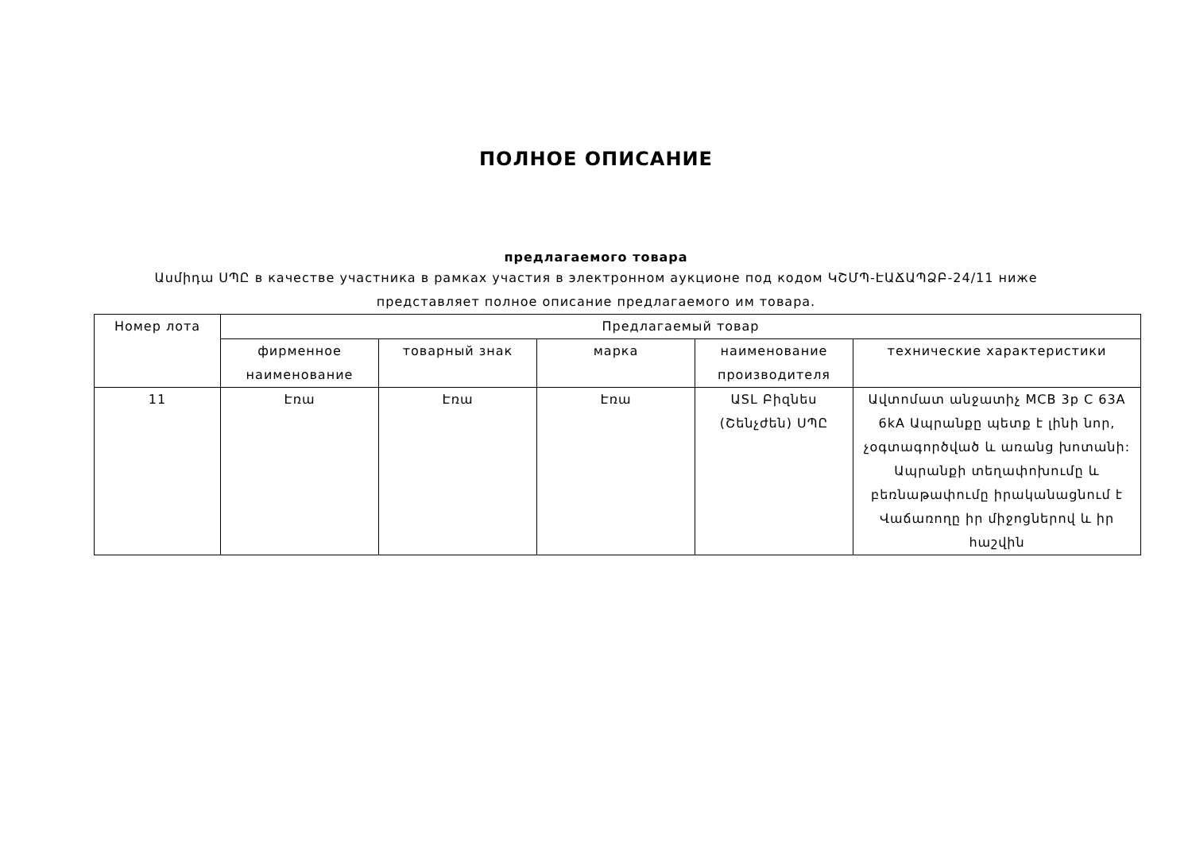ПОЛНОЕ ОПИСАНИЕ
предлагаемого товара
Ասմիդա ՍՊԸ в качестве участника в рамках участия в электронном аукционе под кодом ԿՇՄՊ-ԷԱՃԱՊՁԲ-24/11 ниже представляет полное описание предлагаемого им товара.
| Номер лота | Предлагаемый товар | | | | |
| --- | --- | --- | --- | --- | --- |
| | фирменное наименование | товарный знак | марка | наименование производителя | технические характеристики |
| 11 | Էռա | Էռա | Էռա | ԱSL Բիզնես (Շենչժեն) ՍՊԸ | Ավտոմատ անջատիչ MCB 3p C 63A 6kA Ապրանքը պետք է լինի նոր, չօգտագործված և առանց խոտանի: Ապրանքի տեղափոխումը և բեռնաթափումը իրականացնում է Վաճառողը իր միջոցներով և իր հաշվին |